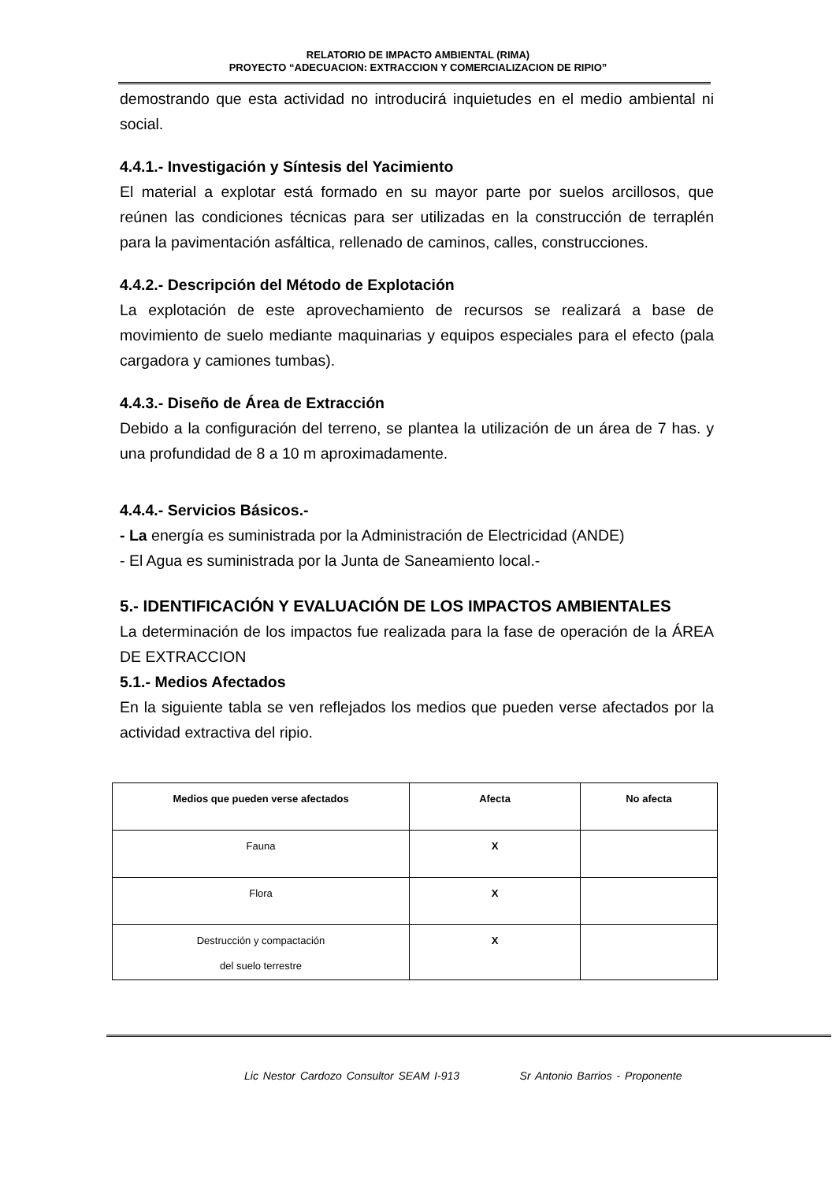RELATORIO DE IMPACTO AMBIENTAL (RIMA)
PROYECTO “ADECUACION: EXTRACCION Y COMERCIALIZACION DE RIPIO”
demostrando que esta actividad no introducirá inquietudes en el medio ambiental ni social.
4.4.1.- Investigación y Síntesis del Yacimiento
El material a explotar está formado en su mayor parte por suelos arcillosos, que reúnen las condiciones técnicas para ser utilizadas en la construcción de terraplén para la pavimentación asfáltica, rellenado de caminos, calles, construcciones.
4.4.2.- Descripción del Método de Explotación
La explotación de este aprovechamiento de recursos se realizará a base de movimiento de suelo mediante maquinarias y equipos especiales para el efecto (pala cargadora y camiones tumbas).
4.4.3.- Diseño de Área de Extracción
Debido a la configuración del terreno, se plantea la utilización de un área de 7 has. y una profundidad de 8 a 10 m aproximadamente.
4.4.4.- Servicios Básicos.-
- La energía es suministrada por la Administración de Electricidad (ANDE)
- El Agua es suministrada por la Junta de Saneamiento local.-
5.- IDENTIFICACIÓN Y EVALUACIÓN DE LOS IMPACTOS AMBIENTALES
La determinación de los impactos fue realizada para la fase de operación de la ÁREA DE EXTRACCION
5.1.- Medios Afectados
En la siguiente tabla se ven reflejados los medios que pueden verse afectados por la actividad extractiva del ripio.
| Medios que pueden verse afectados | Afecta | No afecta |
| --- | --- | --- |
| Fauna | X | |
| Flora | X | |
| Destrucción y compactación del suelo terrestre | X | |
Lic Nestor Cardozo Consultor SEAM I-913 Sr Antonio Barrios - Proponente